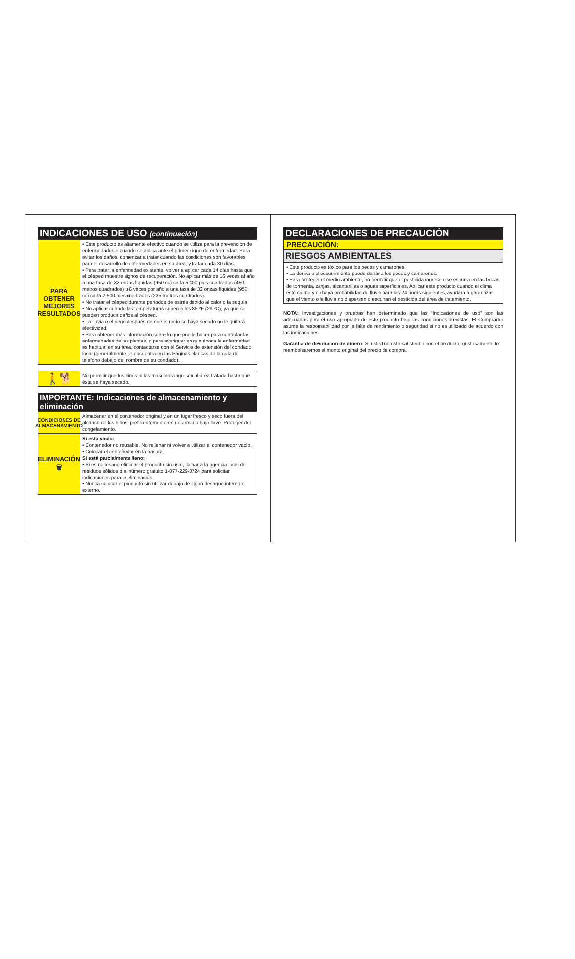INDICACIONES DE USO (continuación)
PARA
OBTENER
MEJORES
RESULTADOS
• Este producto es altamente efectivo cuando se utiliza para la prevención de enfermedades o cuando se aplica ante el primer signo de enfermedad. Para evitar los daños, comenzar a tratar cuando las condiciones son favorables para el desarrollo de enfermedades en su área, y tratar cada 30 días.
• Para tratar la enfermedad existente, volver a aplicar cada 14 días hasta que el césped muestre signos de recuperación. No aplicar más de 16 veces al año a una tasa de 32 onzas líquidas (950 cc) cada 5,000 pies cuadrados (450 metros cuadrados) u 8 veces por año a una tasa de 32 onzas líquidas (950 cc) cada 2,500 pies cuadrados (225 metros cuadrados).
• No tratar el césped durante periodos de estrés debido al calor o la sequía.
• No aplicar cuando las temperaturas superen los 85 ºF (29 ºC), ya que se pueden producir daños al césped.
• La lluvia o el riego después de que el rocío se haya secado no le quitará efectividad.
• Para obtener más información sobre lo que puede hacer para controlar las enfermedades de las plantas, o para averiguar en qué época la enfermedad es habitual en su área, contactarse con el Servicio de extensión del condado local (generalmente se encuentra en las Páginas blancas de la guía de teléfono debajo del nombre de su condado).
🚶🐕
No permitir que los niños ni las mascotas ingresen al área tratada hasta que ésta se haya secado.
IMPORTANTE: Indicaciones de almacenamiento y eliminación
CONDICIONES DE ALMACENAMIENTO
Almacenar en el contenedor original y en un lugar fresco y seco fuera del alcance de los niños, preferentemente en un armario bajo llave. Proteger del congelamiento.
ELIMINACIÓN
🗑
Si está vacío:
• Contenedor no reusable. No rellenar ni volver a utilizar el contenedor vacío.
• Colocar el contenedor en la basura.
Si está parcialmente lleno:
• Si es necesario eliminar el producto sin usar, llamar a la agencia local de residuos sólidos o al número gratuito 1-877-229-3724 para solicitar indicaciones para la eliminación.
• Nunca colocar el producto sin utilizar debajo de algún desagüe interno o externo.
DECLARACIONES DE PRECAUCIÓN
PRECAUCIÓN:
RIESGOS AMBIENTALES
• Este producto es tóxico para los peces y camarones.
• La deriva o el escurrimiento puede dañar a los peces y camarones.
• Para proteger el medio ambiente, no permitir que el pesticida ingrese o se escurra en las bocas de tormenta, zanjas, alcantarillas o aguas superficiales. Aplicar este producto cuando el clima esté calmo y no haya probabilidad de lluvia para las 24 horas siguientes, ayudará a garantizar que el viento o la lluvia no dispersen o escurran el pesticida del área de tratamiento.
NOTA: Investigaciones y pruebas han determinado que las “Indicaciones de uso” son las adecuadas para el uso apropiado de este producto bajo las condiciones previstas. El Comprador asume la responsabilidad por la falta de rendimiento o seguridad si no es utilizado de acuerdo con las indicaciones.
Garantía de devolución de dinero: Si usted no está satisfecho con el producto, gustosamente le reembolsaremos el monto original del precio de compra.